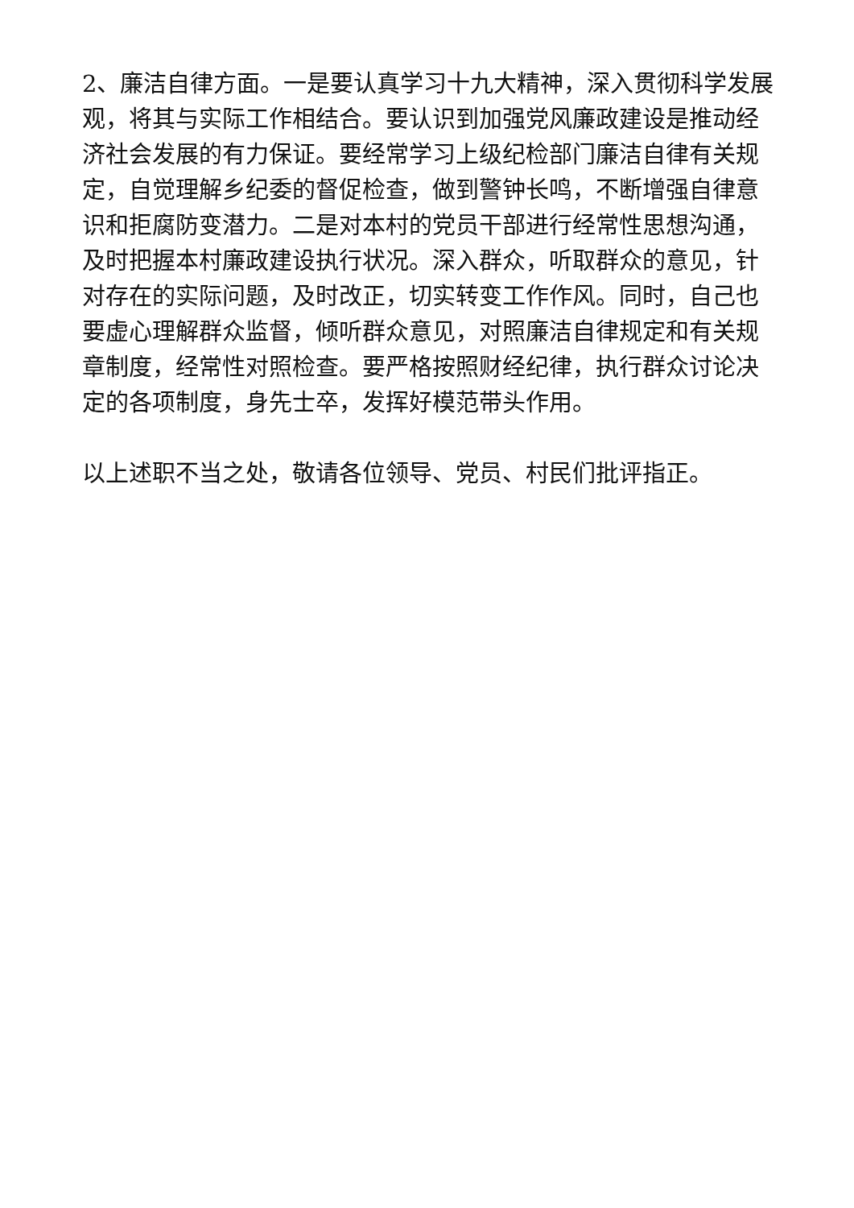2、廉洁自律方面。一是要认真学习十九大精神，深入贯彻科学发展观，将其与实际工作相结合。要认识到加强党风廉政建设是推动经济社会发展的有力保证。要经常学习上级纪检部门廉洁自律有关规定，自觉理解乡纪委的督促检查，做到警钟长鸣，不断增强自律意识和拒腐防变潜力。二是对本村的党员干部进行经常性思想沟通，及时把握本村廉政建设执行状况。深入群众，听取群众的意见，针对存在的实际问题，及时改正，切实转变工作作风。同时，自己也要虚心理解群众监督，倾听群众意见，对照廉洁自律规定和有关规章制度，经常性对照检查。要严格按照财经纪律，执行群众讨论决定的各项制度，身先士卒，发挥好模范带头作用。
以上述职不当之处，敬请各位领导、党员、村民们批评指正。